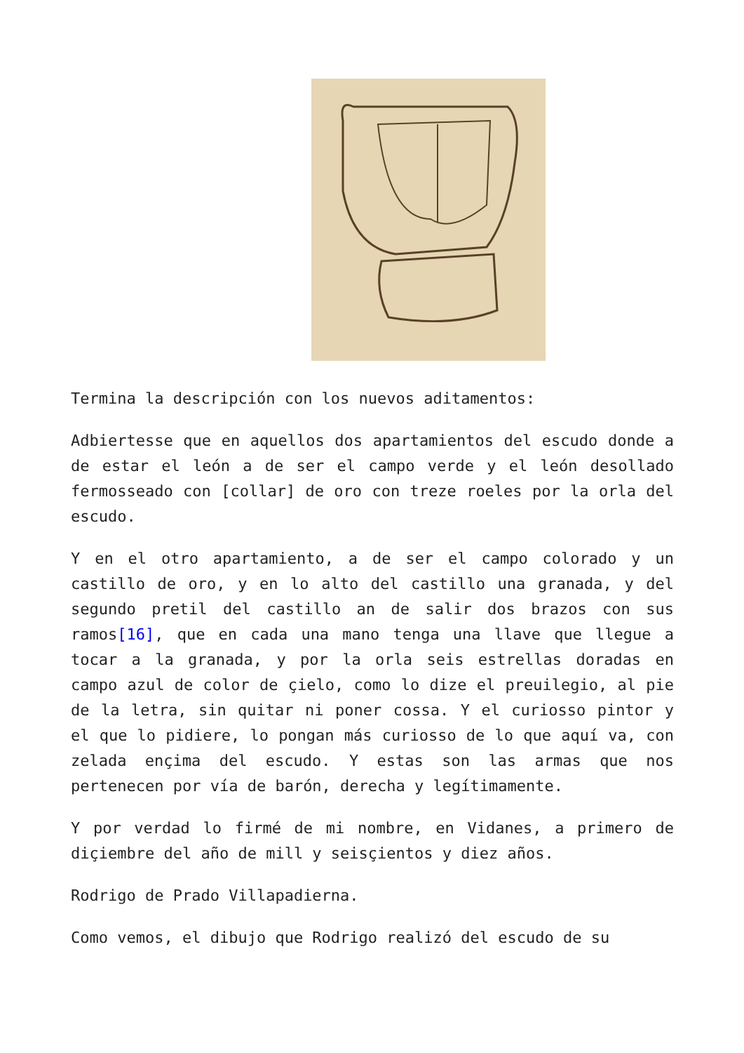Termina la descripción con los nuevos aditamentos:
Adbiertesse que en aquellos dos apartamientos del escudo donde a de estar el león a de ser el campo verde y el león desollado fermosseado con [collar] de oro con treze roeles por la orla del escudo.
Y en el otro apartamiento, a de ser el campo colorado y un castillo de oro, y en lo alto del castillo una granada, y del segundo pretil del castillo an de salir dos brazos con sus ramos[16], que en cada una mano tenga una llave que llegue a tocar a la granada, y por la orla seis estrellas doradas en campo azul de color de çielo, como lo dize el preuilegio, al pie de la letra, sin quitar ni poner cossa. Y el curiosso pintor y el que lo pidiere, lo pongan más curiosso de lo que aquí va, con zelada ençima del escudo. Y estas son las armas que nos pertenecen por vía de barón, derecha y legítimamente.
Y por verdad lo firmé de mi nombre, en Vidanes, a primero de diçiembre del año de mill y seisçientos y diez años.
Rodrigo de Prado Villapadierna.
Como vemos, el dibujo que Rodrigo realizó del escudo de su